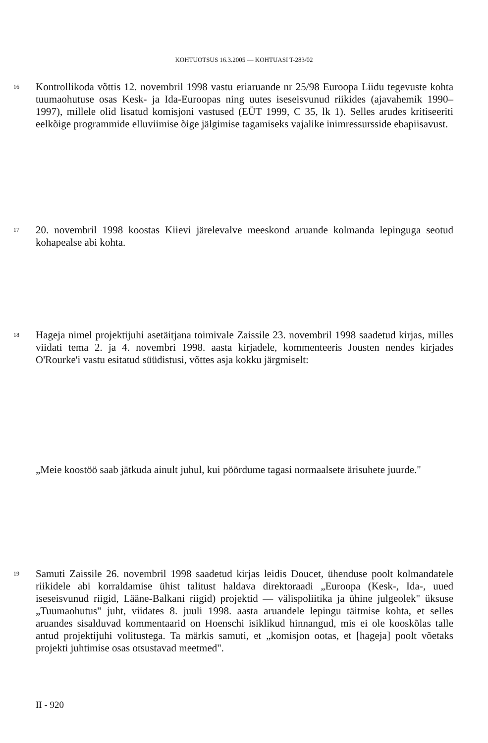KOHTUOTSUS 16.3.2005 — KOHTUASI T-283/02
16
Kontrollikoda võttis 12. novembril 1998 vastu eriaruande nr 25/98 Euroopa Liidu tegevuste kohta tuumaohutuse osas Kesk- ja Ida-Euroopas ning uutes iseseisvunud riikides (ajavahemik 1990–1997), millele olid lisatud komisjoni vastused (EÜT 1999, C 35, lk 1). Selles arudes kritiseeriti eelkõige programmide elluviimise õige jälgimise tagamiseks vajalike inimressursside ebapiisavust.
17
20. novembril 1998 koostas Kiievi järelevalve meeskond aruande kolmanda lepinguga seotud kohapealse abi kohta.
18
Hageja nimel projektijuhi asetäitjana toimivale Zaissile 23. novembril 1998 saadetud kirjas, milles viidati tema 2. ja 4. novembri 1998. aasta kirjadele, kommenteeris Jousten nendes kirjades O'Rourke'i vastu esitatud süüdistusi, võttes asja kokku järgmiselt:
„Meie koostöö saab jätkuda ainult juhul, kui pöördume tagasi normaalsete ärisuhete juurde."
19
Samuti Zaissile 26. novembril 1998 saadetud kirjas leidis Doucet, ühenduse poolt kolmandatele riikidele abi korraldamise ühist talitust haldava direktoraadi „Euroopa (Kesk-, Ida-, uued iseseisvunud riigid, Lääne-Balkani riigid) projektid — välispoliitika ja ühine julgeolek" üksuse „Tuumaohutus" juht, viidates 8. juuli 1998. aasta aruandele lepingu täitmise kohta, et selles aruandes sisalduvad kommentaarid on Hoenschi isiklikud hinnangud, mis ei ole kooskõlas talle antud projektijuhi volitustega. Ta märkis samuti, et „komisjon ootas, et [hageja] poolt võetaks projekti juhtimise osas otsustavad meetmed".
II - 920